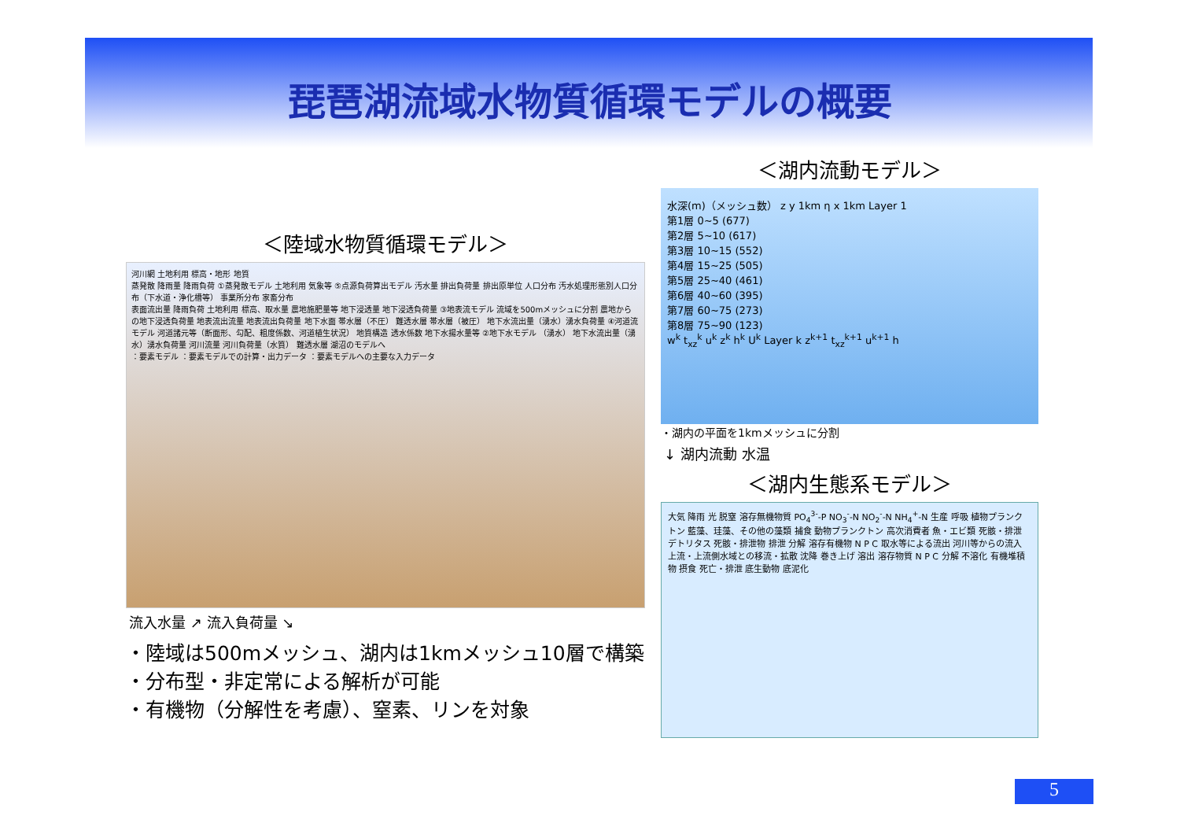琵琶湖流域水物質循環モデルの概要
＜陸域水物質循環モデル＞
河川網 土地利用 標高・地形 地質
蒸発散 降雨量 降雨負荷 ①蒸発散モデル 土地利用 気象等 ⑤点源負荷算出モデル 汚水量 排出負荷量 排出原単位 人口分布 汚水処理形態別人口分布（下水道・浄化槽等） 事業所分布 家畜分布
表面流出量 降雨負荷 土地利用 標高、取水量 農地施肥量等 地下浸透量 地下浸透負荷量 ③地表流モデル 流域を500mメッシュに分割 農地からの地下浸透負荷量 地表流出流量 地表流出負荷量 地下水面 帯水層（不圧） 難透水層 帯水層（被圧） 地下水流出量（湧水）湧水負荷量 ④河道流モデル 河道諸元等（断面形、勾配、粗度係数、河道植生状況） 地質構造 透水係数 地下水揚水量等 ②地下水モデル （湧水） 地下水流出量（湧水）湧水負荷量 河川流量 河川負荷量（水質） 難透水層 湖沼のモデルへ
：要素モデル ：要素モデルでの計算・出力データ ：要素モデルへの主要な入力データ
流入水量 ↗ 流入負荷量 ↘
・陸域は500mメッシュ、湖内は1kmメッシュ10層で構築
・分布型・非定常による解析が可能
・有機物（分解性を考慮）、窒素、リンを対象
＜湖内流動モデル＞
水深(m)（メッシュ数） z y 1km η x 1km Layer 1
第1層 0~5 (677)
第2層 5~10 (617)
第3層 10~15 (552)
第4層 15~25 (505)
第5層 25~40 (461)
第6層 40~60 (395)
第7層 60~75 (273)
第8層 75~90 (123)
w<sup>k</sup> t<sub>xz</sub><sup>k</sup> u<sup>k</sup> z<sup>k</sup> h<sup>k</sup> U<sup>k</sup> Layer k z<sup>k+1</sup> t<sub>xz</sub><sup>k+1</sup> u<sup>k+1</sup> h
・湖内の平面を1kmメッシュに分割
↓ 湖内流動 水温
＜湖内生態系モデル＞
大気 降雨 光 脱窒 溶存無機物質 PO<sub>4</sub><sup>3-</sup>-P NO<sub>3</sub><sup>-</sup>-N NO<sub>2</sub><sup>-</sup>-N NH<sub>4</sub><sup>+</sup>-N 生産 呼吸 植物プランクトン 藍藻、珪藻、その他の藻類 捕食 動物プランクトン 高次消費者 魚・エビ類 死骸・排泄 デトリタス 死骸・排泄物 排泄 分解 溶存有機物 N P C 取水等による流出 河川等からの流入 上流・上流側水域との移流・拡散 沈降 巻き上げ 溶出 溶存物質 N P C 分解 不溶化 有機堆積物 摂食 死亡・排泄 底生動物 底泥化
5